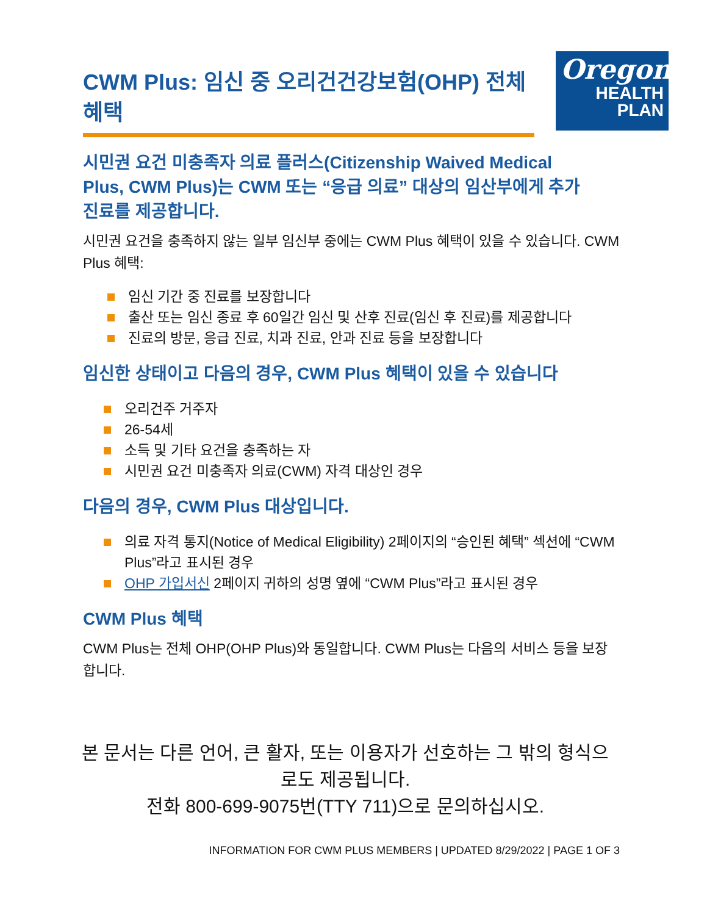CWM Plus: 임신 중 오리건건강보험(OHP) 전체 혜택
Oregon
HEALTH
PLAN
시민권 요건 미충족자 의료 플러스(Citizenship Waived Medical Plus, CWM Plus)는 CWM 또는 “응급 의료” 대상의 임산부에게 추가 진료를 제공합니다.
시민권 요건을 충족하지 않는 일부 임신부 중에는 CWM Plus 혜택이 있을 수 있습니다. CWM Plus 혜택:
임신 기간 중 진료를 보장합니다
출산 또는 임신 종료 후 60일간 임신 및 산후 진료(임신 후 진료)를 제공합니다
진료의 방문, 응급 진료, 치과 진료, 안과 진료 등을 보장합니다
임신한 상태이고 다음의 경우, CWM Plus 혜택이 있을 수 있습니다
오리건주 거주자
26-54세
소득 및 기타 요건을 충족하는 자
시민권 요건 미충족자 의료(CWM) 자격 대상인 경우
다음의 경우, CWM Plus 대상입니다.
의료 자격 통지(Notice of Medical Eligibility) 2페이지의 “승인된 혜택” 섹션에 “CWM Plus”라고 표시된 경우
OHP 가입서신 2페이지 귀하의 성명 옆에 “CWM Plus”라고 표시된 경우
CWM Plus 혜택
CWM Plus는 전체 OHP(OHP Plus)와 동일합니다. CWM Plus는 다음의 서비스 등을 보장합니다.
본 문서는 다른 언어, 큰 활자, 또는 이용자가 선호하는 그 밖의 형식으로도 제공됩니다.
전화 800-699-9075번(TTY 711)으로 문의하십시오.
INFORMATION FOR CWM PLUS MEMBERS | UPDATED 8/29/2022 | PAGE 1 OF 3